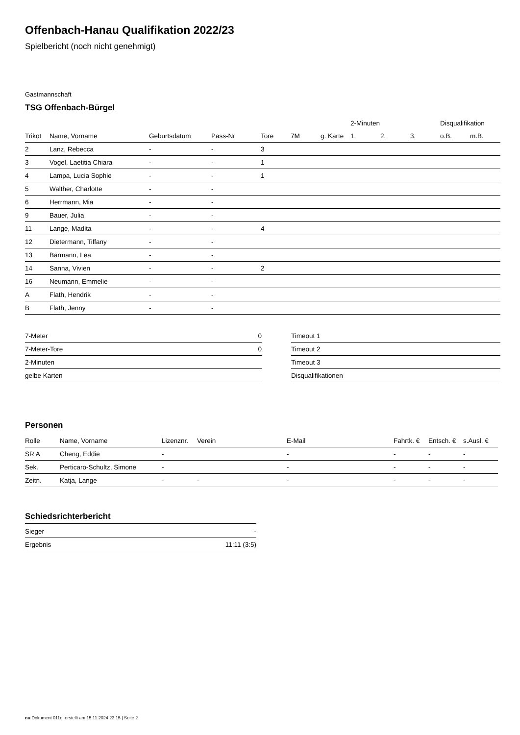Offenbach-Hanau Qualifikation 2022/23
Spielbericht (noch nicht genehmigt)
Gastmannschaft
TSG Offenbach-Bürgel
| | | | | | | | 2-Minuten | | | Disqualifikation | |
| --- | --- | --- | --- | --- | --- | --- | --- | --- | --- | --- | --- |
| Trikot | Name, Vorname | Geburtsdatum | Pass-Nr | Tore | 7M | g. Karte | 1. | 2. | 3. | o.B. | m.B. |
| 2 | Lanz, Rebecca | - | - | 3 | | | | | | | |
| 3 | Vogel, Laetitia Chiara | - | - | 1 | | | | | | | |
| 4 | Lampa, Lucia Sophie | - | - | 1 | | | | | | | |
| 5 | Walther, Charlotte | - | - | | | | | | | | |
| 6 | Herrmann, Mia | - | - | | | | | | | | |
| 9 | Bauer, Julia | - | - | | | | | | | | |
| 11 | Lange, Madita | - | - | 4 | | | | | | | |
| 12 | Dietermann, Tiffany | - | - | | | | | | | | |
| 13 | Bärmann, Lea | - | - | | | | | | | | |
| 14 | Sanna, Vivien | - | - | 2 | | | | | | | |
| 16 | Neumann, Emmelie | - | - | | | | | | | | |
| A | Flath, Hendrik | - | - | | | | | | | | |
| B | Flath, Jenny | - | - | | | | | | | | |
| 7-Meter | 0 |
| 7-Meter-Tore | 0 |
| 2-Minuten | |
| gelbe Karten | |
| Timeout 1 |
| Timeout 2 |
| Timeout 3 |
| Disqualifikationen |
Personen
| Rolle | Name, Vorname | Lizenznr. | Verein | E-Mail | Fahrtk. € | Entsch. € | s.Ausl. € |
| --- | --- | --- | --- | --- | --- | --- | --- |
| SR A | Cheng, Eddie | - | | - | - | - | - |
| Sek. | Perticaro-Schultz, Simone | - | | - | - | - | - |
| Zeitn. | Katja, Lange | - | - | - | - | - | - |
Schiedsrichterbericht
| Sieger | - |
| Ergebnis | 11:11 (3:5) |
nu.Dokument 011e, erstellt am 15.11.2024 23:15 | Seite 2